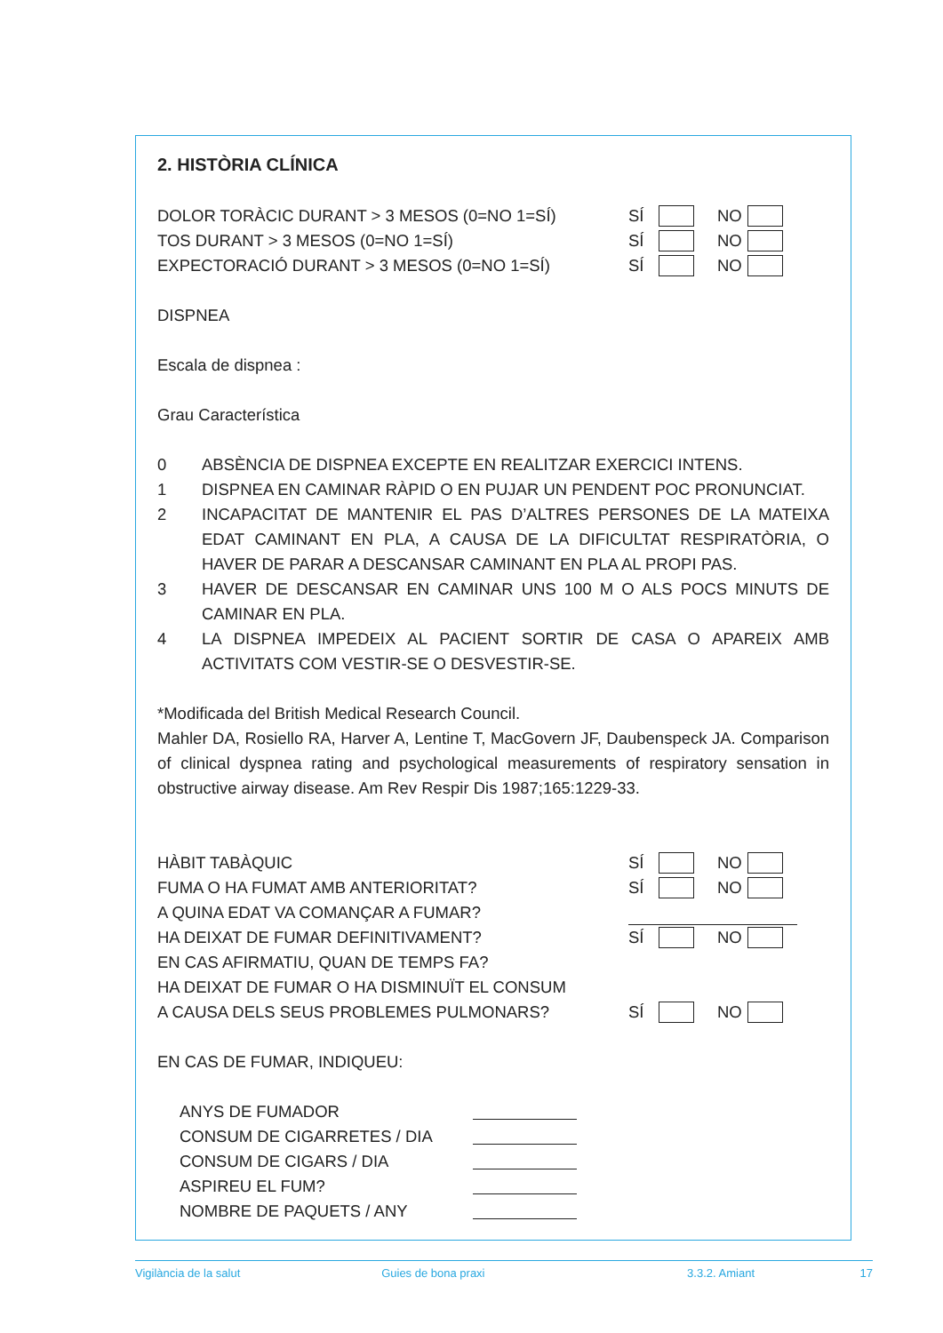2. HISTÒRIA CLÍNICA
DOLOR TORÀCIC DURANT > 3 MESOS (0=NO 1=SÍ) SÍ NO
TOS DURANT > 3 MESOS (0=NO 1=SÍ) SÍ NO
EXPECTORACIÓ DURANT > 3 MESOS (0=NO 1=SÍ) SÍ NO
DISPNEA
Escala de dispnea :
Grau Característica
0 ABSÈNCIA DE DISPNEA EXCEPTE EN REALITZAR EXERCICI INTENS.
1 DISPNEA EN CAMINAR RÀPID O EN PUJAR UN PENDENT POC PRONUNCIAT.
2 INCAPACITAT DE MANTENIR EL PAS D’ALTRES PERSONES DE LA MATEIXA EDAT CAMINANT EN PLA, A CAUSA DE LA DIFICULTAT RESPIRATÒRIA, O HAVER DE PARAR A DESCANSAR CAMINANT EN PLA AL PROPI PAS.
3 HAVER DE DESCANSAR EN CAMINAR UNS 100 M O ALS POCS MINUTS DE CAMINAR EN PLA.
4 LA DISPNEA IMPEDEIX AL PACIENT SORTIR DE CASA O APAREIX AMB ACTIVITATS COM VESTIR-SE O DESVESTIR-SE.
*Modificada del British Medical Research Council.
Mahler DA, Rosiello RA, Harver A, Lentine T, MacGovern JF, Daubenspeck JA. Comparison of clinical dyspnea rating and psychological measurements of respiratory sensation in obstructive airway disease. Am Rev Respir Dis 1987;165:1229-33.
HÀBIT TABÀQUIC SÍ NO
FUMA O HA FUMAT AMB ANTERIORITAT? SÍ NO
A QUINA EDAT VA COMANÇAR A FUMAR?
HA DEIXAT DE FUMAR DEFINITIVAMENT? SÍ NO
EN CAS AFIRMATIU, QUAN DE TEMPS FA?
HA DEIXAT DE FUMAR O HA DISMINUÏT EL CONSUM
A CAUSA DELS SEUS PROBLEMES PULMONARS? SÍ NO
EN CAS DE FUMAR, INDIQUEU:
ANYS DE FUMADOR
CONSUM DE CIGARRETES / DIA
CONSUM DE CIGARS / DIA
ASPIREU EL FUM?
NOMBRE DE PAQUETS / ANY
Vigilància de la salut Guies de bona praxi 3.3.2. Amiant 17